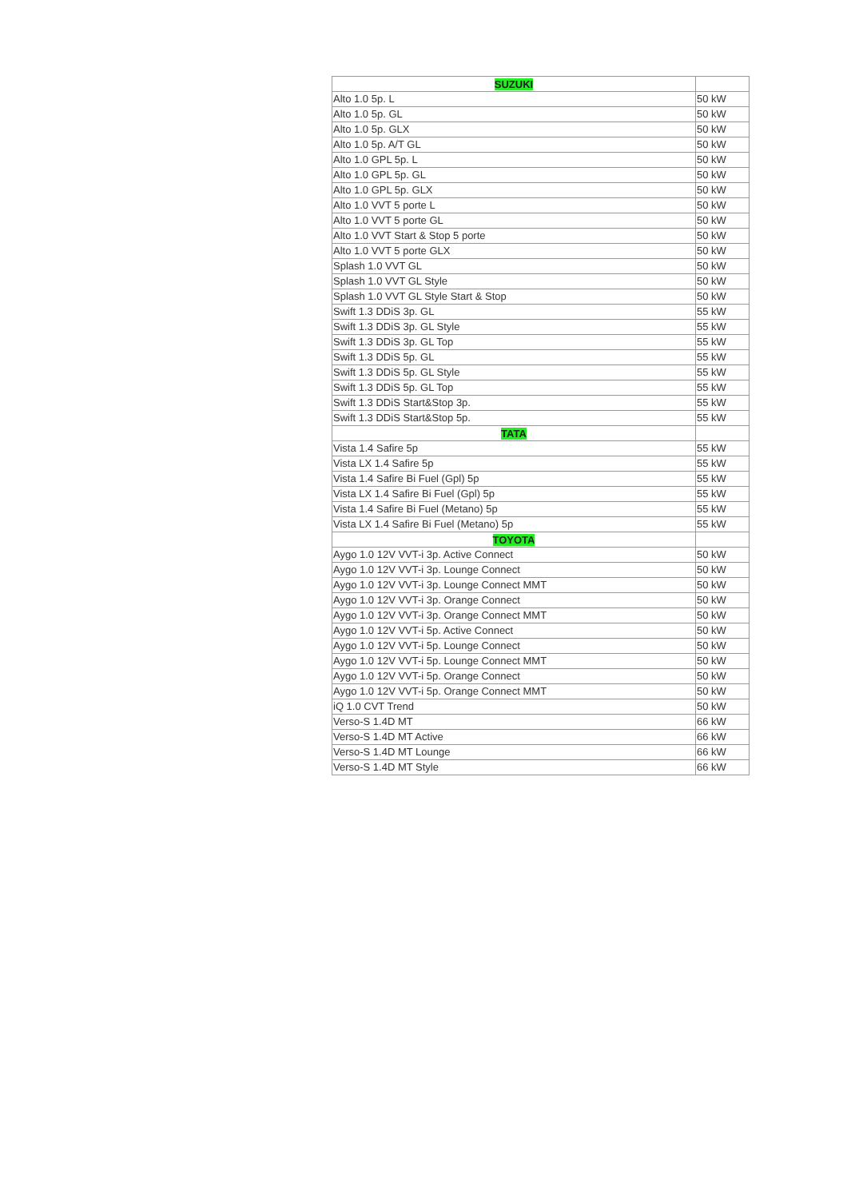| SUZUKI | |
| --- | --- |
| Alto 1.0 5p. L | 50 kW |
| Alto 1.0 5p. GL | 50 kW |
| Alto 1.0 5p. GLX | 50 kW |
| Alto 1.0 5p. A/T GL | 50 kW |
| Alto 1.0 GPL 5p. L | 50 kW |
| Alto 1.0 GPL 5p. GL | 50 kW |
| Alto 1.0 GPL 5p. GLX | 50 kW |
| Alto 1.0 VVT 5 porte L | 50 kW |
| Alto 1.0 VVT 5 porte GL | 50 kW |
| Alto 1.0 VVT Start & Stop 5 porte | 50 kW |
| Alto 1.0 VVT 5 porte GLX | 50 kW |
| Splash 1.0 VVT GL | 50 kW |
| Splash 1.0 VVT GL Style | 50 kW |
| Splash 1.0 VVT GL Style Start & Stop | 50 kW |
| Swift 1.3 DDiS 3p. GL | 55 kW |
| Swift 1.3 DDiS 3p. GL Style | 55 kW |
| Swift 1.3 DDiS 3p. GL Top | 55 kW |
| Swift 1.3 DDiS 5p. GL | 55 kW |
| Swift 1.3 DDiS 5p. GL Style | 55 kW |
| Swift 1.3 DDiS 5p. GL Top | 55 kW |
| Swift 1.3 DDiS Start&Stop 3p. | 55 kW |
| Swift 1.3 DDiS Start&Stop 5p. | 55 kW |
| TATA | |
| Vista 1.4 Safire 5p | 55 kW |
| Vista LX 1.4 Safire 5p | 55 kW |
| Vista 1.4 Safire Bi Fuel (Gpl) 5p | 55 kW |
| Vista LX 1.4 Safire Bi Fuel (Gpl) 5p | 55 kW |
| Vista 1.4 Safire Bi Fuel (Metano) 5p | 55 kW |
| Vista LX 1.4 Safire Bi Fuel (Metano) 5p | 55 kW |
| TOYOTA | |
| Aygo 1.0 12V VVT-i 3p. Active Connect | 50 kW |
| Aygo 1.0 12V VVT-i 3p. Lounge Connect | 50 kW |
| Aygo 1.0 12V VVT-i 3p. Lounge Connect MMT | 50 kW |
| Aygo 1.0 12V VVT-i 3p. Orange Connect | 50 kW |
| Aygo 1.0 12V VVT-i 3p. Orange Connect MMT | 50 kW |
| Aygo 1.0 12V VVT-i 5p. Active Connect | 50 kW |
| Aygo 1.0 12V VVT-i 5p. Lounge Connect | 50 kW |
| Aygo 1.0 12V VVT-i 5p. Lounge Connect MMT | 50 kW |
| Aygo 1.0 12V VVT-i 5p. Orange Connect | 50 kW |
| Aygo 1.0 12V VVT-i 5p. Orange Connect MMT | 50 kW |
| iQ 1.0 CVT Trend | 50 kW |
| Verso-S 1.4D MT | 66 kW |
| Verso-S 1.4D MT Active | 66 kW |
| Verso-S 1.4D MT Lounge | 66 kW |
| Verso-S 1.4D MT Style | 66 kW |